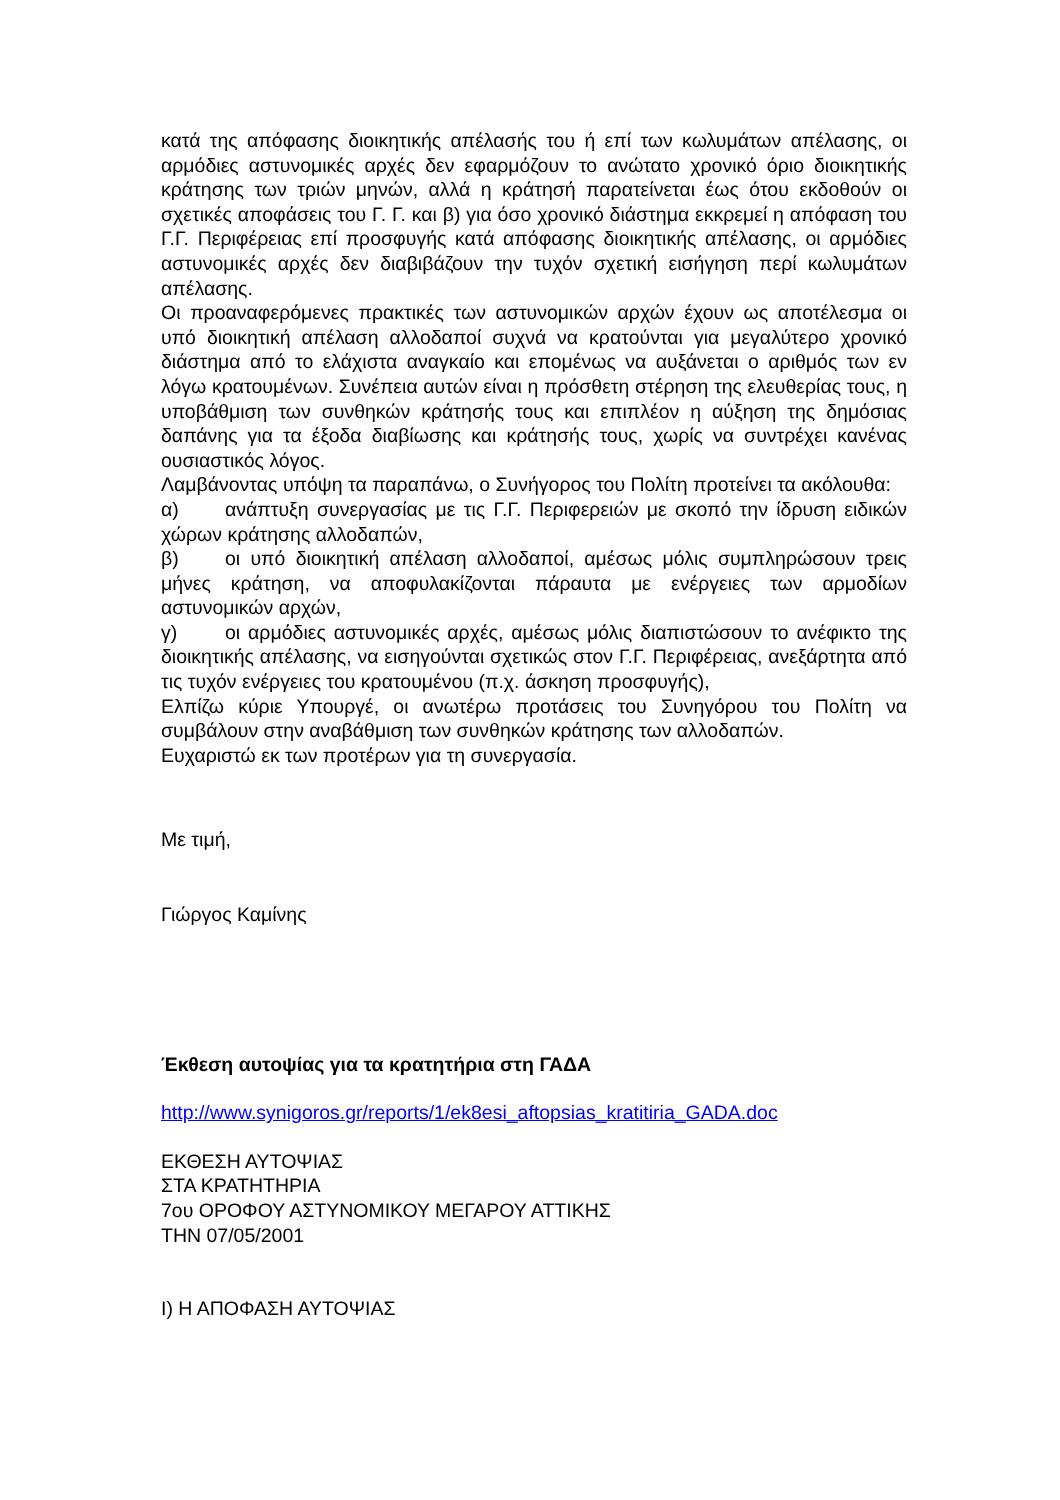κατά της απόφασης διοικητικής απέλασής του ή επί των κωλυμάτων απέλασης, οι αρμόδιες αστυνομικές αρχές δεν εφαρμόζουν το ανώτατο χρονικό όριο διοικητικής κράτησης των τριών μηνών, αλλά η κράτησή παρατείνεται έως ότου εκδοθούν οι σχετικές αποφάσεις του Γ. Γ. και β) για όσο χρονικό διάστημα εκκρεμεί η απόφαση του Γ.Γ. Περιφέρειας επί προσφυγής κατά απόφασης διοικητικής απέλασης, οι αρμόδιες αστυνομικές αρχές δεν διαβιβάζουν την τυχόν σχετική εισήγηση περί κωλυμάτων απέλασης.
Οι προαναφερόμενες πρακτικές των αστυνομικών αρχών έχουν ως αποτέλεσμα οι υπό διοικητική απέλαση αλλοδαποί συχνά να κρατούνται για μεγαλύτερο χρονικό διάστημα από το ελάχιστα αναγκαίο και επομένως να αυξάνεται ο αριθμός των εν λόγω κρατουμένων. Συνέπεια αυτών είναι η πρόσθετη στέρηση της ελευθερίας τους, η υποβάθμιση των συνθηκών κράτησής τους και επιπλέον η αύξηση της δημόσιας δαπάνης για τα έξοδα διαβίωσης και κράτησής τους, χωρίς να συντρέχει κανένας ουσιαστικός λόγος.
Λαμβάνοντας υπόψη τα παραπάνω, ο Συνήγορος του Πολίτη προτείνει τα ακόλουθα:
α) ανάπτυξη συνεργασίας με τις Γ.Γ. Περιφερειών με σκοπό την ίδρυση ειδικών χώρων κράτησης αλλοδαπών,
β) οι υπό διοικητική απέλαση αλλοδαποί, αμέσως μόλις συμπληρώσουν τρεις μήνες κράτηση, να αποφυλακίζονται πάραυτα με ενέργειες των αρμοδίων αστυνομικών αρχών,
γ) οι αρμόδιες αστυνομικές αρχές, αμέσως μόλις διαπιστώσουν το ανέφικτο της διοικητικής απέλασης, να εισηγούνται σχετικώς στον Γ.Γ. Περιφέρειας, ανεξάρτητα από τις τυχόν ενέργειες του κρατουμένου (π.χ. άσκηση προσφυγής),
Ελπίζω κύριε Υπουργέ, οι ανωτέρω προτάσεις του Συνηγόρου του Πολίτη να συμβάλουν στην αναβάθμιση των συνθηκών κράτησης των αλλοδαπών.
Ευχαριστώ εκ των προτέρων για τη συνεργασία.
Με τιμή,
Γιώργος Καμίνης
Έκθεση αυτοψίας για τα κρατητήρια στη ΓΑΔΑ
http://www.synigoros.gr/reports/1/ek8esi_aftopsias_kratitiria_GADA.doc
ΕΚΘΕΣΗ ΑΥΤΟΨΙΑΣ
ΣΤΑ ΚΡΑΤΗΤΗΡΙΑ
7ου ΟΡΟΦΟΥ ΑΣΤΥΝΟΜΙΚΟΥ ΜΕΓΑΡΟΥ ΑΤΤΙΚΗΣ
ΤΗΝ 07/05/2001
Ι) Η ΑΠΟΦΑΣΗ ΑΥΤΟΨΙΑΣ